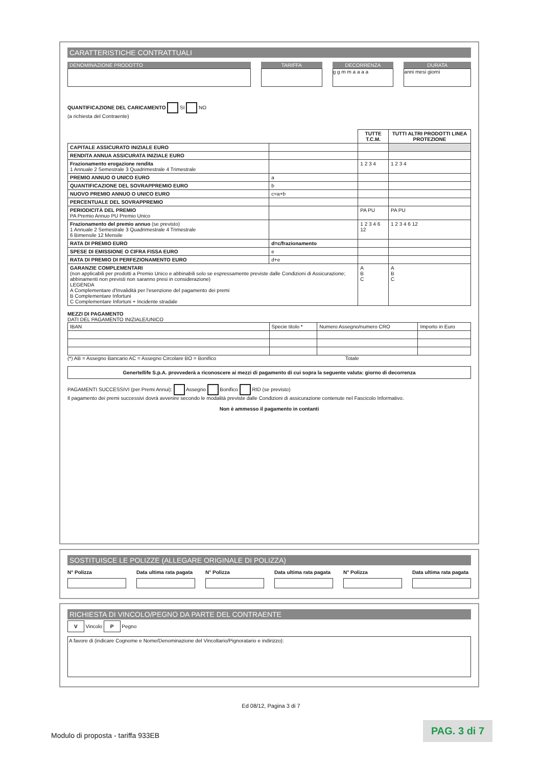CARATTERISTICHE CONTRATTUALI
DENOMINAZIONE PRODOTTO TARIFFA DECORRENZA
g g m m a a a a
DURATA
anni mesi giorni
QUANTIFICAZIONE DEL CARICAMENTO SI NO
(a richiesta del Contraente)
| | | TUTTE T.C.M. | TUTTI ALTRI PRODOTTI LINEA PROTEZIONE |
| --- | --- | --- | --- |
| CAPITALE ASSICURATO INIZIALE EURO | | | |
| RENDITA ANNUA ASSICURATA INIZIALE EURO | | | |
| Frazionamento erogazione rendita 1 Annuale 2 Semestrale 3 Quadrimestrale 4 Trimestrale | | 1 2 3 4 | 1 2 3 4 |
| PREMIO ANNUO O UNICO EURO | a | | |
| QUANTIFICAZIONE DEL SOVRAPPREMIO EURO | b | | |
| NUOVO PREMIO ANNUO O UNICO EURO | c=a+b | | |
| PERCENTUALE DEL SOVRAPPREMIO | | | |
| PERIODICITÀ DEL PREMIO PA Premio Annuo PU Premio Unico | | PA PU | PA PU |
| Frazionamento del premio annuo (se previsto) 1 Annuale 2 Semestrale 3 Quadrimestrale 4 Trimestrale 6 Bimensile 12 Mensile | | 1 2 3 4 6 12 | 1 2 3 4 6 12 |
| RATA DI PREMIO EURO | d=c/frazionamento | | |
| SPESE DI EMISSIONE O CIFRA FISSA EURO | e | | |
| RATA DI PREMIO DI PERFEZIONAMENTO EURO | d+e | | |
| GARANZIE COMPLEMENTARI (non applicabili per prodotti a Premio Unico e abbinabili solo se espressamente previste dalle Condizioni di Assicurazione; abbinamenti non previsti non saranno presi in considerazione) LEGENDA A Complementare d'Invalidità per l'esenzione del pagamento dei premi B Complementare Infortuni C Complementare Infortuni + Incidente stradale | | A B C | A B C |
MEZZI DI PAGAMENTO
DATI DEL PAGAMENTO INIZIALE/UNICO
| IBAN | Specie titolo * | Numero Assegno/numero CRO | Importo in Euro |
(*) AB = Assegno Bancario AC = Assegno Circolare BO = Bonifico Totale
Genertellife S.p.A. provvederà a riconoscere ai mezzi di pagamento di cui sopra la seguente valuta: giorno di decorrenza
PAGAMENTI SUCCESSIVI (per Premi Annui): Assegno Bonifico RID (se previsto)
Il pagamento dei premi successivi dovrà avvenire secondo le modalità previste dalle Condizioni di assicurazione contenute nel Fascicolo Informativo.
Non è ammesso il pagamento in contanti
SOSTITUISCE LE POLIZZE (ALLEGARE ORIGINALE DI POLIZZA)
N° Polizza Data ultima rata pagata N° Polizza Data ultima rata pagata N° Polizza Data ultima rata pagata
RICHIESTA DI VINCOLO/PEGNO DA PARTE DEL CONTRAENTE
V Vincolo P Pegno
A favore di (indicare Cognome e Nome/Denominazione del Vincoltario/Pignoratario e indirizzo):
Ed 08/12, Pagina 3 di 7
Modulo di proposta - tariffa 933EB
PAG. 3 di 7